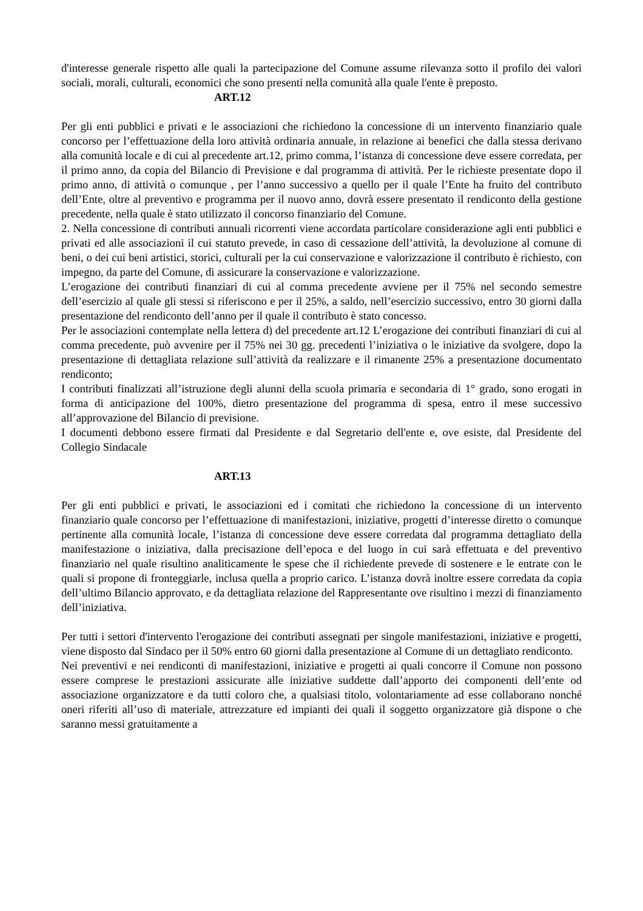d'interesse generale rispetto alle quali la partecipazione del Comune assume rilevanza sotto il profilo dei valori sociali, morali, culturali, economici che sono presenti nella comunità alla quale l'ente è preposto.
ART.12
Per gli enti pubblici e privati e le associazioni che richiedono la concessione di un intervento finanziario quale concorso per l’effettuazione della loro attività ordinaria annuale, in relazione ai benefici che dalla stessa derivano alla comunità locale e di cui al precedente art.12, primo comma, l’istanza di concessione deve essere corredata, per il primo anno, da copia del Bilancio di Previsione e dal programma di attività. Per le richieste presentate dopo il primo anno, di attività o comunque , per l’anno successivo a quello per il quale l’Ente ha fruito del contributo dell’Ente, oltre al preventivo e programma per il nuovo anno, dovrà essere presentato il rendiconto della gestione precedente, nella quale è stato utilizzato il concorso finanziario del Comune.
2. Nella concessione di contributi annuali ricorrenti viene accordata particolare considerazione agli enti pubblici e privati ed alle associazioni il cui statuto prevede, in caso di cessazione dell’attività, la devoluzione al comune di beni, o dei cui beni artistici, storici, culturali per la cui conservazione e valorizzazione il contributo è richiesto, con impegno, da parte del Comune, di assicurare la conservazione e valorizzazione.
L’erogazione dei contributi finanziari di cui al comma precedente avviene per il 75% nel secondo semestre dell’esercizio al quale gli stessi si riferiscono e per il 25%, a saldo, nell’esercizio successivo, entro 30 giorni dalla presentazione del rendiconto dell’anno per il quale il contributo è stato concesso.
Per le associazioni contemplate nella lettera d) del precedente art.12 L’erogazione dei contributi finanziari di cui al comma precedente, può avvenire per il 75% nei 30 gg. precedenti l’iniziativa o le iniziative da svolgere, dopo la presentazione di dettagliata relazione sull’attività da realizzare e il rimanente 25% a presentazione documentato rendiconto;
I contributi finalizzati all’istruzione degli alunni della scuola primaria e secondaria di 1° grado, sono erogati in forma di anticipazione del 100%, dietro presentazione del programma di spesa, entro il mese successivo all’approvazione del Bilancio di previsione.
I documenti debbono essere firmati dal Presidente e dal Segretario dell'ente e, ove esiste, dal Presidente del Collegio Sindacale
ART.13
Per gli enti pubblici e privati, le associazioni ed i comitati che richiedono la concessione di un intervento finanziario quale concorso per l’effettuazione di manifestazioni, iniziative, progetti d’interesse diretto o comunque pertinente alla comunità locale, l’istanza di concessione deve essere corredata dal programma dettagliato della manifestazione o iniziativa, dalla precisazione dell’epoca e del luogo in cui sarà effettuata e del preventivo finanziario nel quale risultino analiticamente le spese che il richiedente prevede di sostenere e le entrate con le quali si propone di fronteggiarle, inclusa quella a proprio carico. L’istanza dovrà inoltre essere corredata da copia dell’ultimo Bilancio approvato, e da dettagliata relazione del Rappresentante ove risultino i mezzi di finanziamento dell’iniziativa.
Per tutti i settori d'intervento l'erogazione dei contributi assegnati per singole manifestazioni, iniziative e progetti, viene disposto dal Sindaco per il 50% entro 60 giorni dalla presentazione al Comune di un dettagliato rendiconto.
Nei preventivi e nei rendiconti di manifestazioni, iniziative e progetti ai quali concorre il Comune non possono essere comprese le prestazioni assicurate alle iniziative suddette dall’apporto dei componenti dell’ente od associazione organizzatore e da tutti coloro che, a qualsiasi titolo, volontariamente ad esse collaborano nonché oneri riferiti all’uso di materiale, attrezzature ed impianti dei quali il soggetto organizzatore già dispone o che saranno messi gratuitamente a